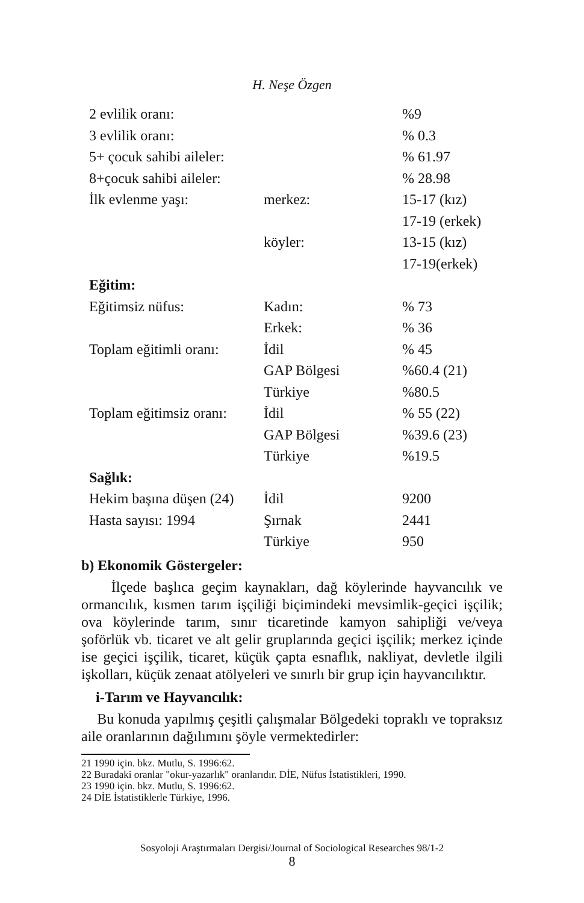H. Neşe Özgen
| 2 evlilik oranı: | | %9 |
| 3 evlilik oranı: | | % 0.3 |
| 5+ çocuk sahibi aileler: | | % 61.97 |
| 8+çocuk sahibi aileler: | | % 28.98 |
| İlk evlenme yaşı: | merkez: | 15-17 (kız) |
| | | 17-19 (erkek) |
| | köyler: | 13-15 (kız) |
| | | 17-19(erkek) |
| Eğitim: | | |
| Eğitimsiz nüfus: | Kadın: | % 73 |
| | Erkek: | % 36 |
| Toplam eğitimli oranı: | İdil | % 45 |
| | GAP Bölgesi | %60.4 (21) |
| | Türkiye | %80.5 |
| Toplam eğitimsiz oranı: | İdil | % 55 (22) |
| | GAP Bölgesi | %39.6 (23) |
| | Türkiye | %19.5 |
| Sağlık: | | |
| Hekim başına düşen (24) | İdil | 9200 |
| Hasta sayısı: 1994 | Şırnak | 2441 |
| | Türkiye | 950 |
b) Ekonomik Göstergeler:
İlçede başlıca geçim kaynakları, dağ köylerinde hayvancılık ve ormancılık, kısmen tarım işçiliği biçimindeki mevsimlik-geçici işçilik; ova köylerinde tarım, sınır ticaretinde kamyon sahipliği ve/veya şoförlük vb. ticaret ve alt gelir gruplarında geçici işçilik; merkez içinde ise geçici işçilik, ticaret, küçük çapta esnaflık, nakliyat, devletle ilgili işkolları, küçük zenaat atölyeleri ve sınırlı bir grup için hayvancılıktır.
i-Tarım ve Hayvancılık:
Bu konuda yapılmış çeşitli çalışmalar Bölgedeki topraklı ve topraksız aile oranlarının dağılımını şöyle vermektedirler:
21 1990 için. bkz. Mutlu, S. 1996:62.
22 Buradaki oranlar "okur-yazarlık" oranlarıdır. DİE, Nüfus İstatistikleri, 1990.
23 1990 için. bkz. Mutlu, S. 1996:62.
24 DİE İstatistiklerle Türkiye, 1996.
Sosyoloji Araştırmaları Dergisi/Journal of Sociological Researches 98/1-2
8